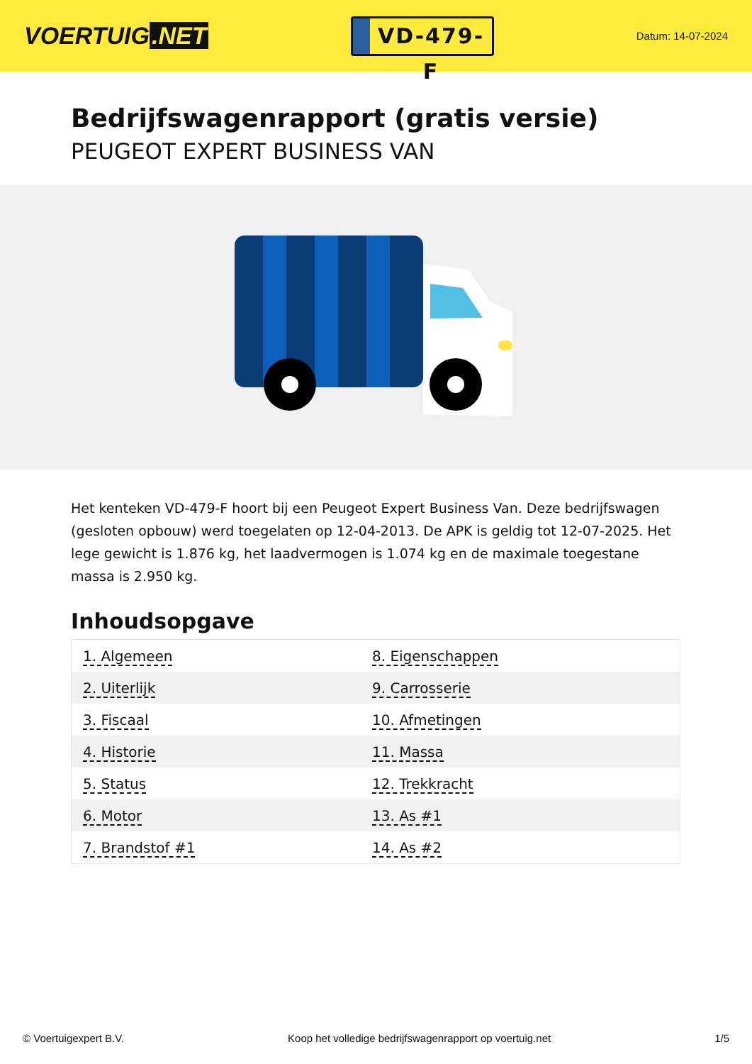VOERTUIG.NET
VD-479-F
Datum: 14-07-2024
Bedrijfswagenrapport (gratis versie)
PEUGEOT EXPERT BUSINESS VAN
Het kenteken VD-479-F hoort bij een Peugeot Expert Business Van. Deze bedrijfswagen (gesloten opbouw) werd toegelaten op 12-04-2013. De APK is geldig tot 12-07-2025. Het lege gewicht is 1.876 kg, het laadvermogen is 1.074 kg en de maximale toegestane massa is 2.950 kg.
Inhoudsopgave
| 1. Algemeen | 8. Eigenschappen |
| 2. Uiterlijk | 9. Carrosserie |
| 3. Fiscaal | 10. Afmetingen |
| 4. Historie | 11. Massa |
| 5. Status | 12. Trekkracht |
| 6. Motor | 13. As #1 |
| 7. Brandstof #1 | 14. As #2 |
© Voertuigexpert B.V. Koop het volledige bedrijfswagenrapport op voertuig.net
1/5